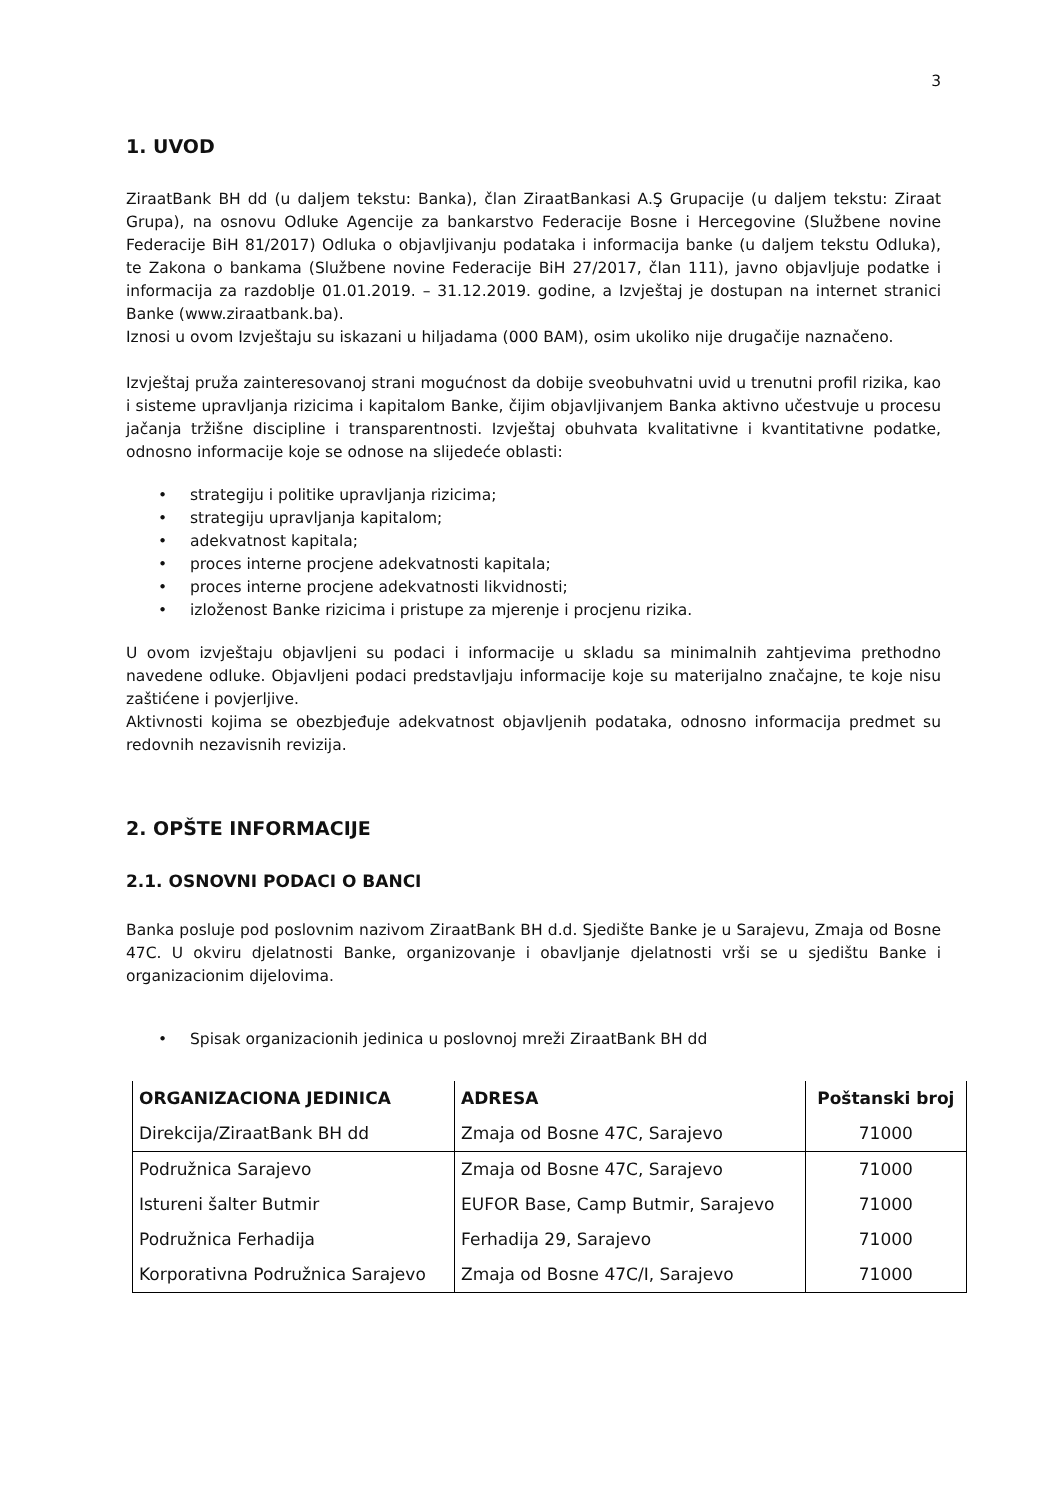3
1. UVOD
ZiraatBank BH dd (u daljem tekstu: Banka), član ZiraatBankasi A.Ş Grupacije (u daljem tekstu: Ziraat Grupa), na osnovu Odluke Agencije za bankarstvo Federacije Bosne i Hercegovine (Službene novine Federacije BiH 81/2017) Odluka o objavljivanju podataka i informacija banke (u daljem tekstu Odluka), te Zakona o bankama (Službene novine Federacije BiH 27/2017, član 111), javno objavljuje podatke i informacija za razdoblje 01.01.2019. – 31.12.2019. godine, a Izvještaj je dostupan na internet stranici Banke (www.ziraatbank.ba).
Iznosi u ovom Izvještaju su iskazani u hiljadama (000 BAM), osim ukoliko nije drugačije naznačeno.
Izvještaj pruža zainteresovanoj strani mogućnost da dobije sveobuhvatni uvid u trenutni profil rizika, kao i sisteme upravljanja rizicima i kapitalom Banke, čijim objavljivanjem Banka aktivno učestvuje u procesu jačanja tržišne discipline i transparentnosti. Izvještaj obuhvata kvalitativne i kvantitativne podatke, odnosno informacije koje se odnose na slijedeće oblasti:
• strategiju i politike upravljanja rizicima;
• strategiju upravljanja kapitalom;
• adekvatnost kapitala;
• proces interne procjene adekvatnosti kapitala;
• proces interne procjene adekvatnosti likvidnosti;
• izloženost Banke rizicima i pristupe za mjerenje i procjenu rizika.
U ovom izvještaju objavljeni su podaci i informacije u skladu sa minimalnih zahtjevima prethodno navedene odluke. Objavljeni podaci predstavljaju informacije koje su materijalno značajne, te koje nisu zaštićene i povjerljive.
Aktivnosti kojima se obezbjeđuje adekvatnost objavljenih podataka, odnosno informacija predmet su redovnih nezavisnih revizija.
2. OPŠTE INFORMACIJE
2.1. OSNOVNI PODACI O BANCI
Banka posluje pod poslovnim nazivom ZiraatBank BH d.d. Sjedište Banke je u Sarajevu, Zmaja od Bosne 47C. U okviru djelatnosti Banke, organizovanje i obavljanje djelatnosti vrši se u sjedištu Banke i organizacionim dijelovima.
• Spisak organizacionih jedinica u poslovnoj mreži ZiraatBank BH dd
| ORGANIZACIONA JEDINICA | ADRESA | Poštanski broj |
| --- | --- | --- |
| Direkcija/ZiraatBank BH dd | Zmaja od Bosne 47C, Sarajevo | 71000 |
| Podružnica Sarajevo | Zmaja od Bosne 47C, Sarajevo | 71000 |
| Istureni šalter Butmir | EUFOR Base, Camp Butmir, Sarajevo | 71000 |
| Podružnica Ferhadija | Ferhadija 29, Sarajevo | 71000 |
| Korporativna Podružnica Sarajevo | Zmaja od Bosne 47C/I, Sarajevo | 71000 |